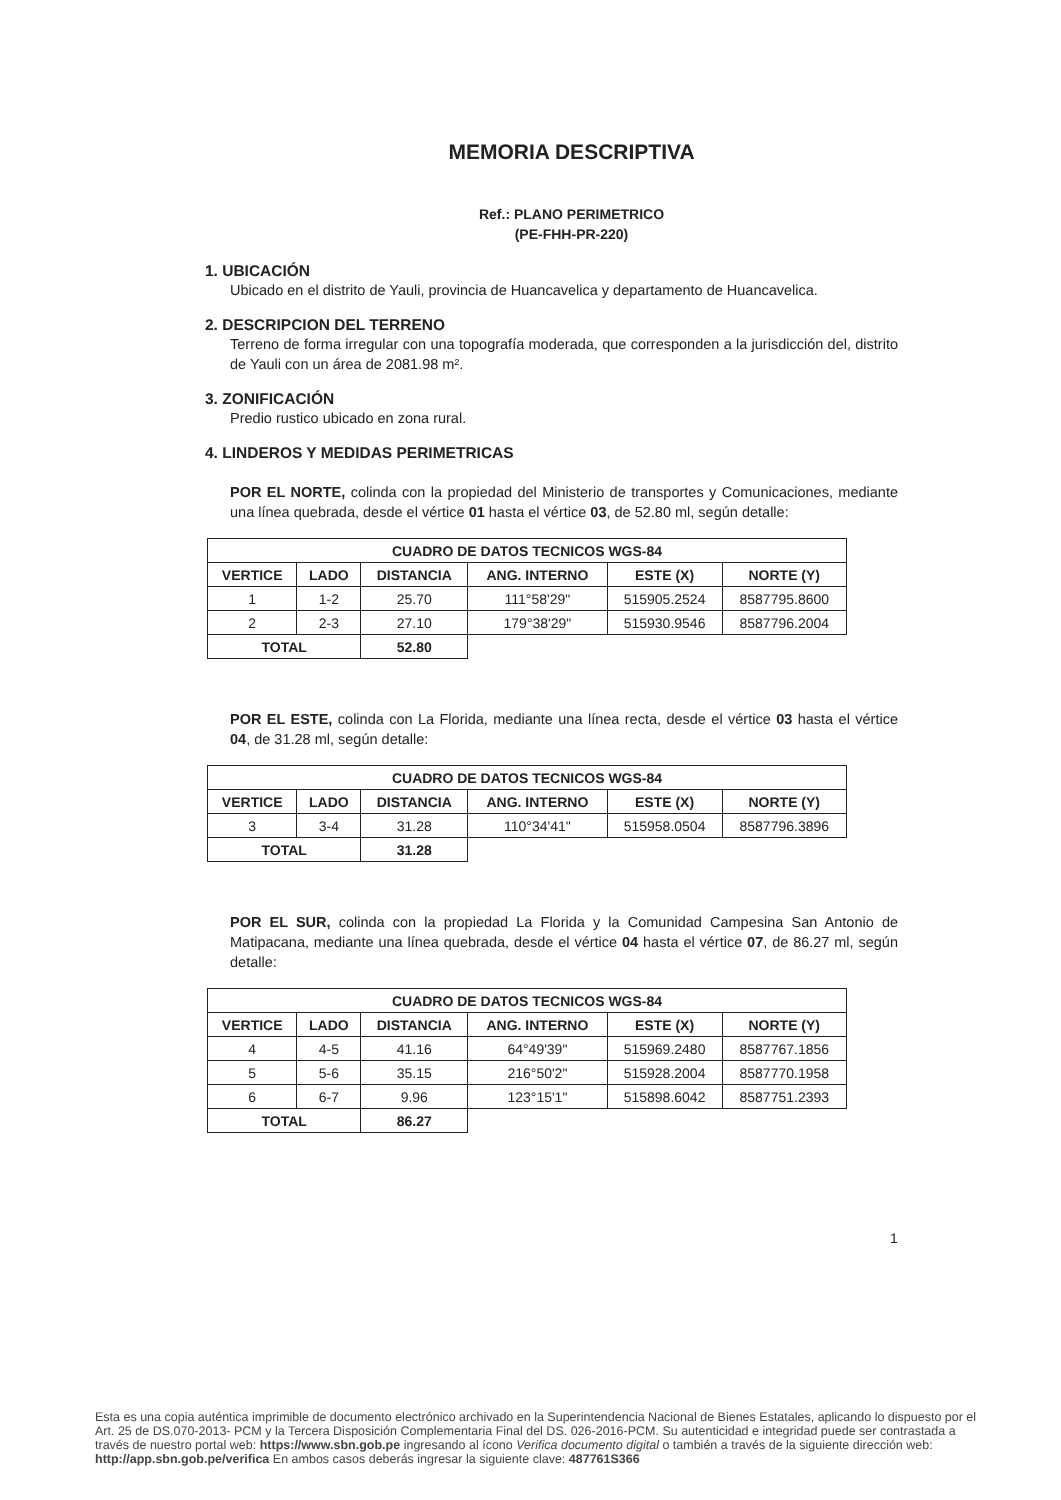MEMORIA DESCRIPTIVA
Ref.: PLANO PERIMETRICO
(PE-FHH-PR-220)
1. UBICACIÓN
Ubicado en el distrito de Yauli, provincia de Huancavelica y departamento de Huancavelica.
2. DESCRIPCION DEL TERRENO
Terreno de forma irregular con una topografía moderada, que corresponden a la jurisdicción del, distrito de Yauli con un área de 2081.98 m².
3. ZONIFICACIÓN
Predio rustico ubicado en zona rural.
4. LINDEROS Y MEDIDAS PERIMETRICAS
POR EL NORTE, colinda con la propiedad del Ministerio de transportes y Comunicaciones, mediante una línea quebrada, desde el vértice 01 hasta el vértice 03, de 52.80 ml, según detalle:
| CUADRO DE DATOS TECNICOS WGS-84 | | | | | |
| --- | --- | --- | --- | --- | --- |
| VERTICE | LADO | DISTANCIA | ANG. INTERNO | ESTE (X) | NORTE (Y) |
| 1 | 1-2 | 25.70 | 111°58'29" | 515905.2524 | 8587795.8600 |
| 2 | 2-3 | 27.10 | 179°38'29" | 515930.9546 | 8587796.2004 |
| TOTAL | | 52.80 | | | |
POR EL ESTE, colinda con La Florida, mediante una línea recta, desde el vértice 03 hasta el vértice 04, de 31.28 ml, según detalle:
| CUADRO DE DATOS TECNICOS WGS-84 | | | | | |
| --- | --- | --- | --- | --- | --- |
| VERTICE | LADO | DISTANCIA | ANG. INTERNO | ESTE (X) | NORTE (Y) |
| 3 | 3-4 | 31.28 | 110°34'41" | 515958.0504 | 8587796.3896 |
| TOTAL | | 31.28 | | | |
POR EL SUR, colinda con la propiedad La Florida y la Comunidad Campesina San Antonio de Matipacana, mediante una línea quebrada, desde el vértice 04 hasta el vértice 07, de 86.27 ml, según detalle:
| CUADRO DE DATOS TECNICOS WGS-84 | | | | | |
| --- | --- | --- | --- | --- | --- |
| VERTICE | LADO | DISTANCIA | ANG. INTERNO | ESTE (X) | NORTE (Y) |
| 4 | 4-5 | 41.16 | 64°49'39" | 515969.2480 | 8587767.1856 |
| 5 | 5-6 | 35.15 | 216°50'2" | 515928.2004 | 8587770.1958 |
| 6 | 6-7 | 9.96 | 123°15'1" | 515898.6042 | 8587751.2393 |
| TOTAL | | 86.27 | | | |
1
Esta es una copia auténtica imprimible de documento electrónico archivado en la Superintendencia Nacional de Bienes Estatales, aplicando lo dispuesto por el Art. 25 de DS.070-2013- PCM y la Tercera Disposición Complementaria Final del DS. 026-2016-PCM. Su autenticidad e integridad puede ser contrastada a través de nuestro portal web: https://www.sbn.gob.pe ingresando al ícono Verifica documento digital o también a través de la siguiente dirección web: http://app.sbn.gob.pe/verifica En ambos casos deberás ingresar la siguiente clave: 487761S366